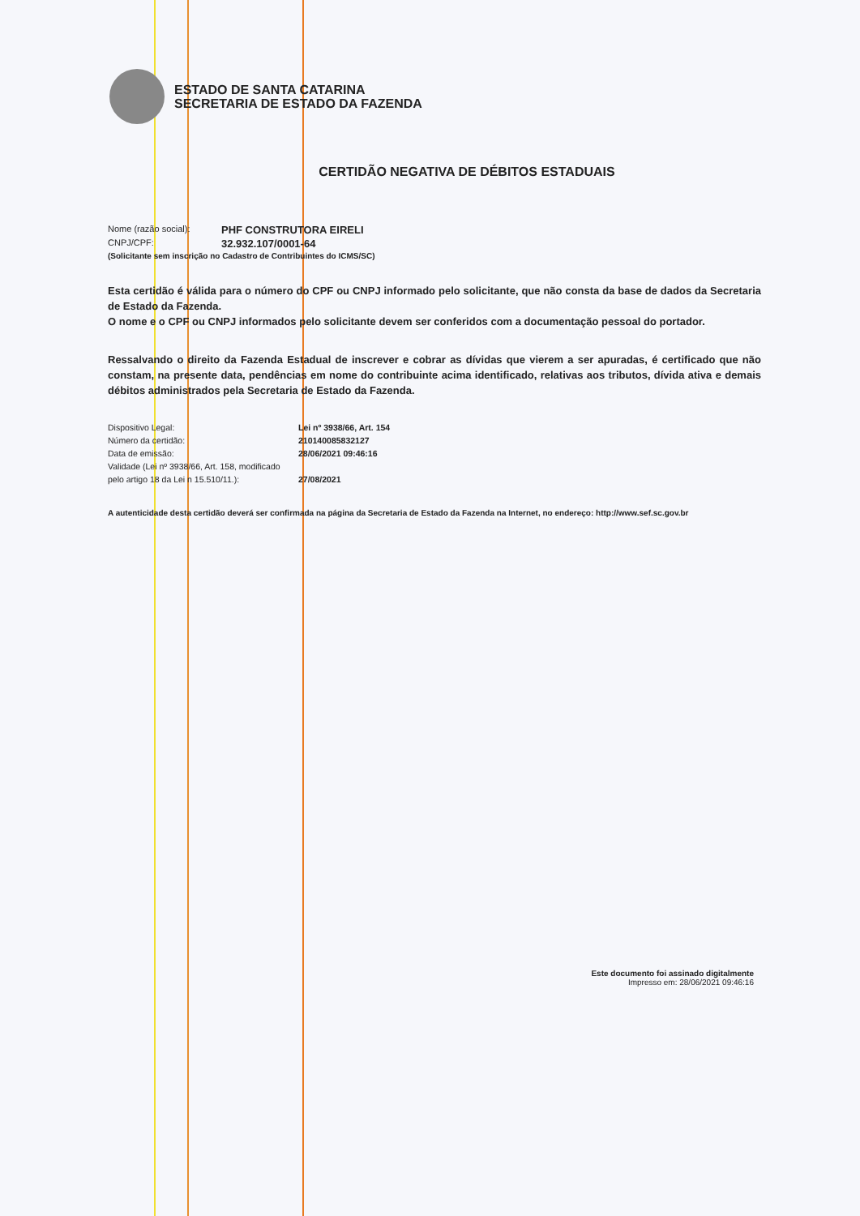ESTADO DE SANTA CATARINA
SECRETARIA DE ESTADO DA FAZENDA
CERTIDÃO NEGATIVA DE DÉBITOS ESTADUAIS
Nome (razão social): PHF CONSTRUTORA EIRELI
CNPJ/CPF: 32.932.107/0001-64
(Solicitante sem inscrição no Cadastro de Contribuintes do ICMS/SC)
Esta certidão é válida para o número do CPF ou CNPJ informado pelo solicitante, que não consta da base de dados da Secretaria de Estado da Fazenda.
O nome e o CPF ou CNPJ informados pelo solicitante devem ser conferidos com a documentação pessoal do portador.
Ressalvando o direito da Fazenda Estadual de inscrever e cobrar as dívidas que vierem a ser apuradas, é certificado que não constam, na presente data, pendências em nome do contribuinte acima identificado, relativas aos tributos, dívida ativa e demais débitos administrados pela Secretaria de Estado da Fazenda.
Dispositivo Legal:
Número da certidão:
Data de emissão:
Validade (Lei nº 3938/66, Art. 158, modificado pelo artigo 18 da Lei n 15.510/11.):
Lei nº 3938/66, Art. 154
210140085832127
28/06/2021 09:46:16
27/08/2021
A autenticidade desta certidão deverá ser confirmada na página da Secretaria de Estado da Fazenda na Internet, no endereço: http://www.sef.sc.gov.br
Este documento foi assinado digitalmente
Impresso em: 28/06/2021 09:46:16